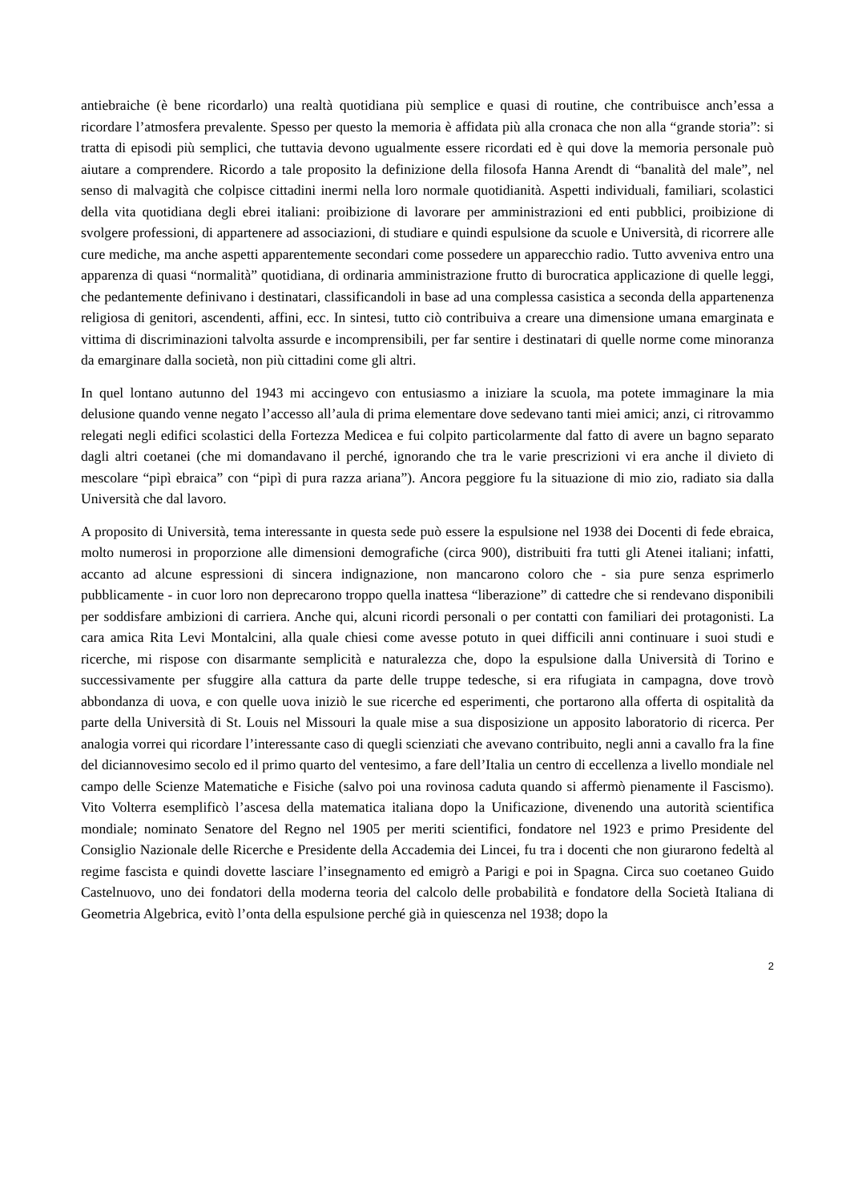antiebraiche (è bene ricordarlo) una realtà quotidiana più semplice e quasi di routine, che contribuisce anch’essa a ricordare l’atmosfera prevalente. Spesso per questo la memoria è affidata più alla cronaca che non alla “grande storia”: si tratta di episodi più semplici, che tuttavia devono ugualmente essere ricordati ed è qui dove la memoria personale può aiutare a comprendere. Ricordo a tale proposito la definizione della filosofa Hanna Arendt di “banalità del male”, nel senso di malvagità che colpisce cittadini inermi nella loro normale quotidianità. Aspetti individuali, familiari, scolastici della vita quotidiana degli ebrei italiani: proibizione di lavorare per amministrazioni ed enti pubblici, proibizione di svolgere professioni, di appartenere ad associazioni, di studiare e quindi espulsione da scuole e Università, di ricorrere alle cure mediche, ma anche aspetti apparentemente secondari come possedere un apparecchio radio. Tutto avveniva entro una apparenza di quasi “normalità” quotidiana, di ordinaria amministrazione frutto di burocratica applicazione di quelle leggi, che pedantemente definivano i destinatari, classificandoli in base ad una complessa casistica a seconda della appartenenza religiosa di genitori, ascendenti, affini, ecc. In sintesi, tutto ciò contribuiva a creare una dimensione umana emarginata e vittima di discriminazioni talvolta assurde e incomprensibili, per far sentire i destinatari di quelle norme come minoranza da emarginare dalla società, non più cittadini come gli altri.
In quel lontano autunno del 1943 mi accingevo con entusiasmo a iniziare la scuola, ma potete immaginare la mia delusione quando venne negato l’accesso all’aula di prima elementare dove sedevano tanti miei amici; anzi, ci ritrovammo relegati negli edifici scolastici della Fortezza Medicea e fui colpito particolarmente dal fatto di avere un bagno separato dagli altri coetanei (che mi domandavano il perché, ignorando che tra le varie prescrizioni vi era anche il divieto di mescolare “pipì ebraica” con “pipì di pura razza ariana”). Ancora peggiore fu la situazione di mio zio, radiato sia dalla Università che dal lavoro.
A proposito di Università, tema interessante in questa sede può essere la espulsione nel 1938 dei Docenti di fede ebraica, molto numerosi in proporzione alle dimensioni demografiche (circa 900), distribuiti fra tutti gli Atenei italiani; infatti, accanto ad alcune espressioni di sincera indignazione, non mancarono coloro che - sia pure senza esprimerlo pubblicamente - in cuor loro non deprecarono troppo quella inattesa “liberazione” di cattedre che si rendevano disponibili per soddisfare ambizioni di carriera. Anche qui, alcuni ricordi personali o per contatti con familiari dei protagonisti. La cara amica Rita Levi Montalcini, alla quale chiesi come avesse potuto in quei difficili anni continuare i suoi studi e ricerche, mi rispose con disarmante semplicità e naturalezza che, dopo la espulsione dalla Università di Torino e successivamente per sfuggire alla cattura da parte delle truppe tedesche, si era rifugiata in campagna, dove trovò abbondanza di uova, e con quelle uova iniziò le sue ricerche ed esperimenti, che portarono alla offerta di ospitalità da parte della Università di St. Louis nel Missouri la quale mise a sua disposizione un apposito laboratorio di ricerca. Per analogia vorrei qui ricordare l’interessante caso di quegli scienziati che avevano contribuito, negli anni a cavallo fra la fine del diciannovesimo secolo ed il primo quarto del ventesimo, a fare dell’Italia un centro di eccellenza a livello mondiale nel campo delle Scienze Matematiche e Fisiche (salvo poi una rovinosa caduta quando si affermò pienamente il Fascismo). Vito Volterra esemplificò l’ascesa della matematica italiana dopo la Unificazione, divenendo una autorità scientifica mondiale; nominato Senatore del Regno nel 1905 per meriti scientifici, fondatore nel 1923 e primo Presidente del Consiglio Nazionale delle Ricerche e Presidente della Accademia dei Lincei, fu tra i docenti che non giurarono fedeltà al regime fascista e quindi dovette lasciare l’insegnamento ed emigrò a Parigi e poi in Spagna. Circa suo coetaneo Guido Castelnuovo, uno dei fondatori della moderna teoria del calcolo delle probabilità e fondatore della Società Italiana di Geometria Algebrica, evitò l’onta della espulsione perché già in quiescenza nel 1938; dopo la
2